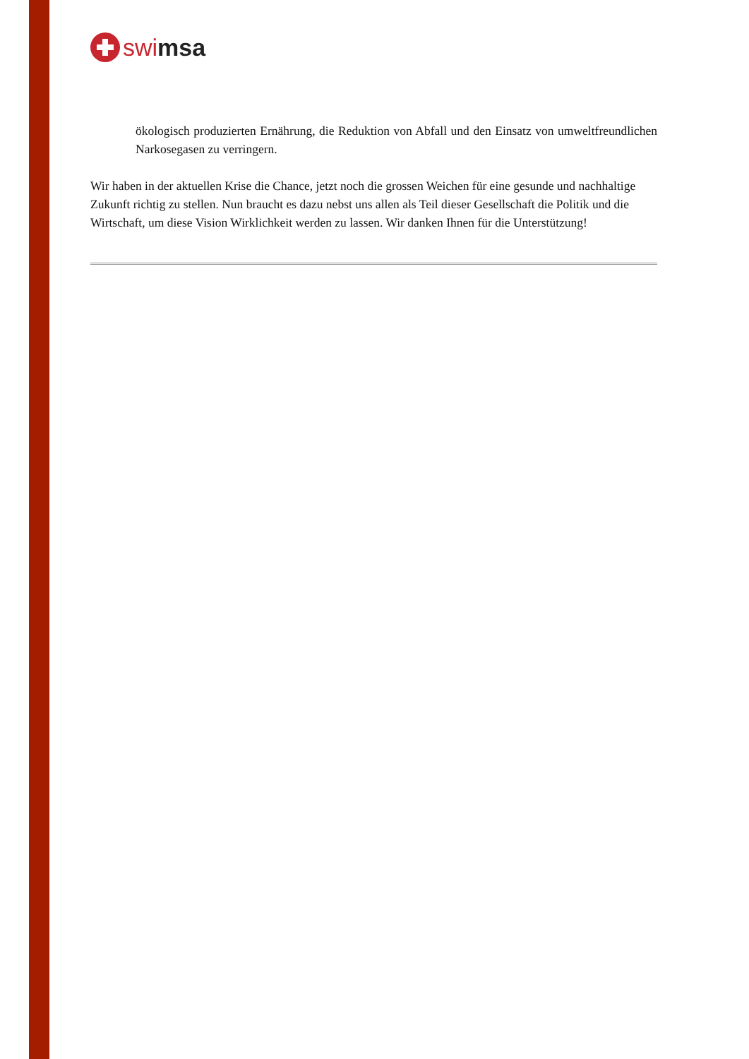swi msa
ökologisch produzierten Ernährung, die Reduktion von Abfall und den Einsatz von umweltfreundlichen Narkosegasen zu verringern.
Wir haben in der aktuellen Krise die Chance, jetzt noch die grossen Weichen für eine gesunde und nachhaltige Zukunft richtig zu stellen. Nun braucht es dazu nebst uns allen als Teil dieser Gesellschaft die Politik und die Wirtschaft, um diese Vision Wirklichkeit werden zu lassen. Wir danken Ihnen für die Unterstützung!